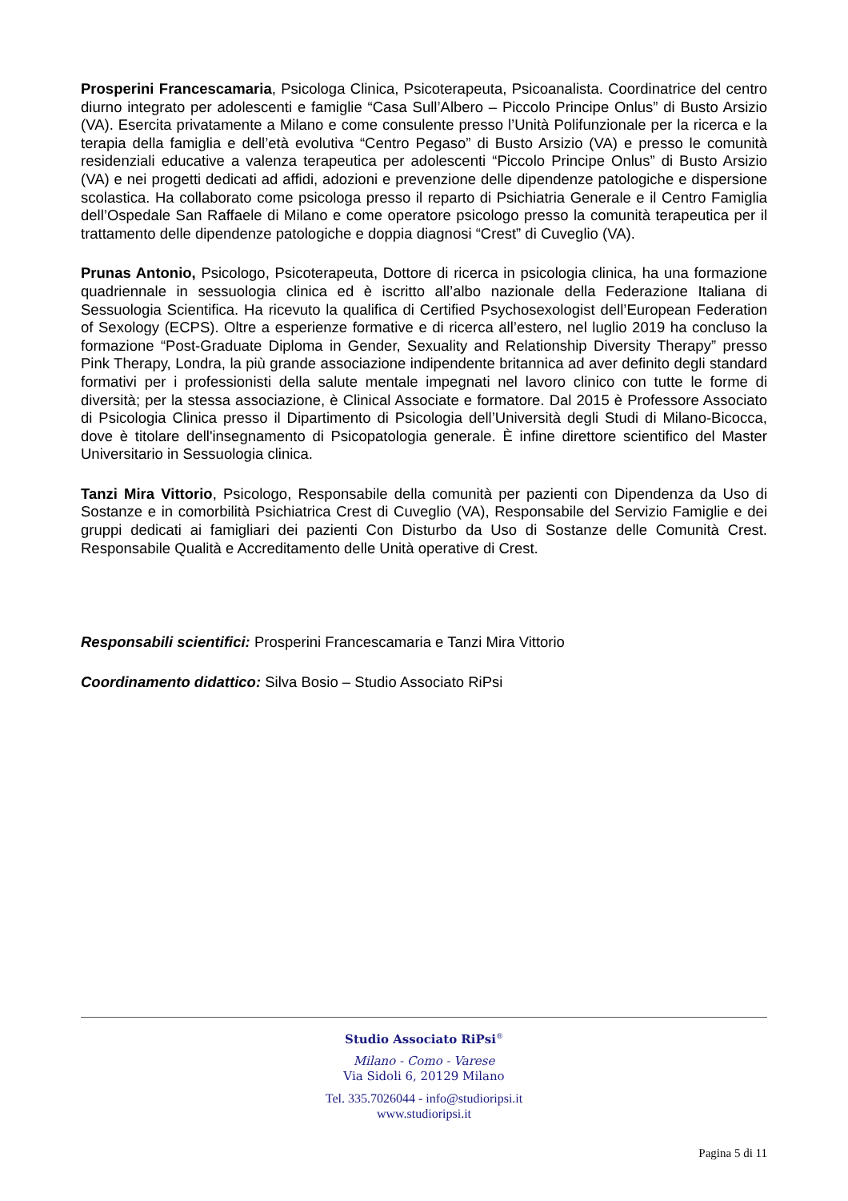Prosperini Francescamaria, Psicologa Clinica, Psicoterapeuta, Psicoanalista. Coordinatrice del centro diurno integrato per adolescenti e famiglie “Casa Sull’Albero – Piccolo Principe Onlus” di Busto Arsizio (VA). Esercita privatamente a Milano e come consulente presso l’Unità Polifunzionale per la ricerca e la terapia della famiglia e dell’età evolutiva “Centro Pegaso” di Busto Arsizio (VA) e presso le comunità residenziali educative a valenza terapeutica per adolescenti “Piccolo Principe Onlus” di Busto Arsizio (VA) e nei progetti dedicati ad affidi, adozioni e prevenzione delle dipendenze patologiche e dispersione scolastica. Ha collaborato come psicologa presso il reparto di Psichiatria Generale e il Centro Famiglia dell’Ospedale San Raffaele di Milano e come operatore psicologo presso la comunità terapeutica per il trattamento delle dipendenze patologiche e doppia diagnosi “Crest” di Cuveglio (VA).
Prunas Antonio, Psicologo, Psicoterapeuta, Dottore di ricerca in psicologia clinica, ha una formazione quadriennale in sessuologia clinica ed è iscritto all’albo nazionale della Federazione Italiana di Sessuologia Scientifica. Ha ricevuto la qualifica di Certified Psychosexologist dell’European Federation of Sexology (ECPS). Oltre a esperienze formative e di ricerca all’estero, nel luglio 2019 ha concluso la formazione “Post-Graduate Diploma in Gender, Sexuality and Relationship Diversity Therapy” presso Pink Therapy, Londra, la più grande associazione indipendente britannica ad aver definito degli standard formativi per i professionisti della salute mentale impegnati nel lavoro clinico con tutte le forme di diversità; per la stessa associazione, è Clinical Associate e formatore. Dal 2015 è Professore Associato di Psicologia Clinica presso il Dipartimento di Psicologia dell’Università degli Studi di Milano-Bicocca, dove è titolare dell'insegnamento di Psicopatologia generale. È infine direttore scientifico del Master Universitario in Sessuologia clinica.
Tanzi Mira Vittorio, Psicologo, Responsabile della comunità per pazienti con Dipendenza da Uso di Sostanze e in comorbilità Psichiatrica Crest di Cuveglio (VA), Responsabile del Servizio Famiglie e dei gruppi dedicati ai famigliari dei pazienti Con Disturbo da Uso di Sostanze delle Comunità Crest. Responsabile Qualità e Accreditamento delle Unità operative di Crest.
Responsabili scientifici: Prosperini Francescamaria e Tanzi Mira Vittorio
Coordinamento didattico: Silva Bosio – Studio Associato RiPsi
Studio Associato RiPsi<sup>®</sup>
Milano - Como - Varese
Via Sidoli 6, 20129 Milano
Tel. 335.7026044 - info@studioripsi.it
www.studioripsi.it
Pagina 5 di 11